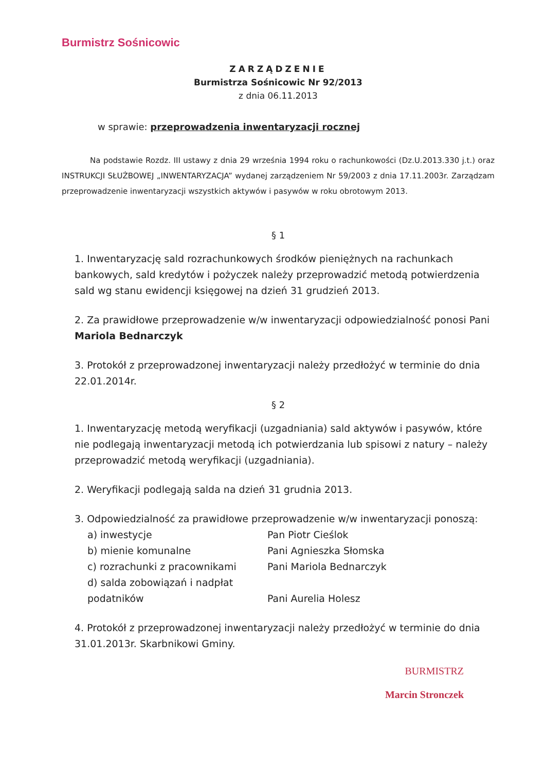Burmistrz Sośnicowic
ZARZĄDZENIE
Burmistrza Sośnicowic Nr 92/2013
z dnia 06.11.2013
w sprawie: przeprowadzenia inwentaryzacji rocznej
Na podstawie Rozdz. III ustawy z dnia 29 września 1994 roku o rachunkowości (Dz.U.2013.330 j.t.) oraz INSTRUKCJI SŁUŻBOWEJ „INWENTARYZACJA” wydanej zarządzeniem Nr 59/2003 z dnia 17.11.2003r. Zarządzam przeprowadzenie inwentaryzacji wszystkich aktywów i pasywów w roku obrotowym 2013.
§ 1
1. Inwentaryzację sald rozrachunkowych środków pieniężnych na rachunkach bankowych, sald kredytów i pożyczek należy przeprowadzić metodą potwierdzenia sald wg stanu ewidencji księgowej na dzień 31 grudzień 2013.
2. Za prawidłowe przeprowadzenie w/w inwentaryzacji odpowiedzialność ponosi Pani Mariola Bednarczyk
3. Protokół z przeprowadzonej inwentaryzacji należy przedłożyć w terminie do dnia 22.01.2014r.
§ 2
1. Inwentaryzację metodą weryfikacji (uzgadniania) sald aktywów i pasywów, które nie podlegają inwentaryzacji metodą ich potwierdzania lub spisowi z natury – należy przeprowadzić metodą weryfikacji (uzgadniania).
2. Weryfikacji podlegają salda na dzień 31 grudnia 2013.
3. Odpowiedzialność za prawidłowe przeprowadzenie w/w inwentaryzacji ponoszą:
a) inwestycje Pan Piotr Cieślok b) mienie komunalne Pani Agnieszka Słomska c) rozrachunki z pracownikami Pani Mariola Bednarczyk d) salda zobowiązań i nadpłat podatników
Pani Aurelia Holesz
4. Protokół z przeprowadzonej inwentaryzacji należy przedłożyć w terminie do dnia 31.01.2013r. Skarbnikowi Gminy.
BURMISTRZ
Marcin Stronczek